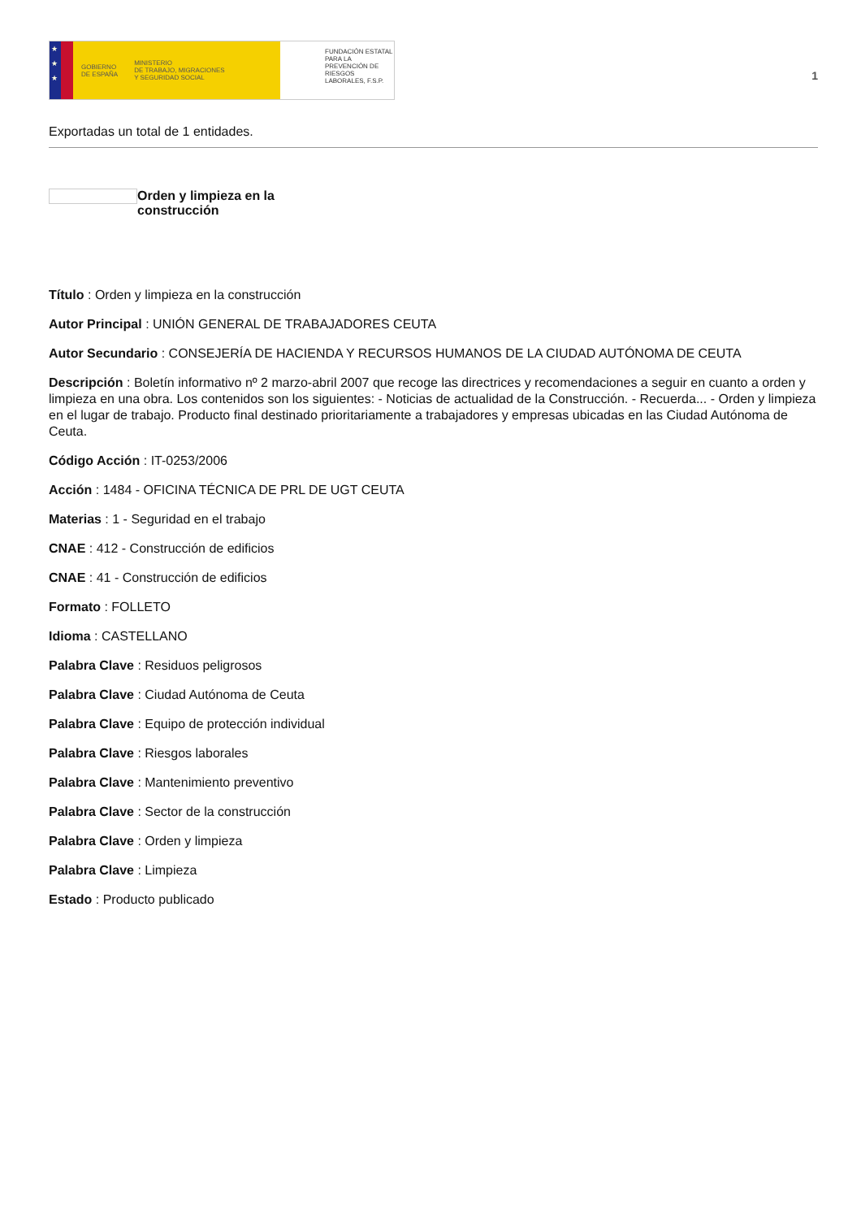★
★
★
GOBIERNO
DE ESPAÑA MINISTERIO
DE TRABAJO, MIGRACIONES
Y SEGURIDAD SOCIAL
FUNDACIÓN ESTATAL PARA LA PREVENCIÓN DE RIESGOS LABORALES, F.S.P.
1
Exportadas un total de 1 entidades.
Orden y limpieza en la construcción
Título : Orden y limpieza en la construcción
Autor Principal : UNIÓN GENERAL DE TRABAJADORES CEUTA
Autor Secundario : CONSEJERÍA DE HACIENDA Y RECURSOS HUMANOS DE LA CIUDAD AUTÓNOMA DE CEUTA
Descripción : Boletín informativo nº 2 marzo-abril 2007 que recoge las directrices y recomendaciones a seguir en cuanto a orden y limpieza en una obra. Los contenidos son los siguientes: - Noticias de actualidad de la Construcción. - Recuerda... - Orden y limpieza en el lugar de trabajo. Producto final destinado prioritariamente a trabajadores y empresas ubicadas en las Ciudad Autónoma de Ceuta.
Código Acción : IT-0253/2006
Acción : 1484 - OFICINA TÉCNICA DE PRL DE UGT CEUTA
Materias : 1 - Seguridad en el trabajo
CNAE : 412 - Construcción de edificios
CNAE : 41 - Construcción de edificios
Formato : FOLLETO
Idioma : CASTELLANO
Palabra Clave : Residuos peligrosos
Palabra Clave : Ciudad Autónoma de Ceuta
Palabra Clave : Equipo de protección individual
Palabra Clave : Riesgos laborales
Palabra Clave : Mantenimiento preventivo
Palabra Clave : Sector de la construcción
Palabra Clave : Orden y limpieza
Palabra Clave : Limpieza
Estado : Producto publicado